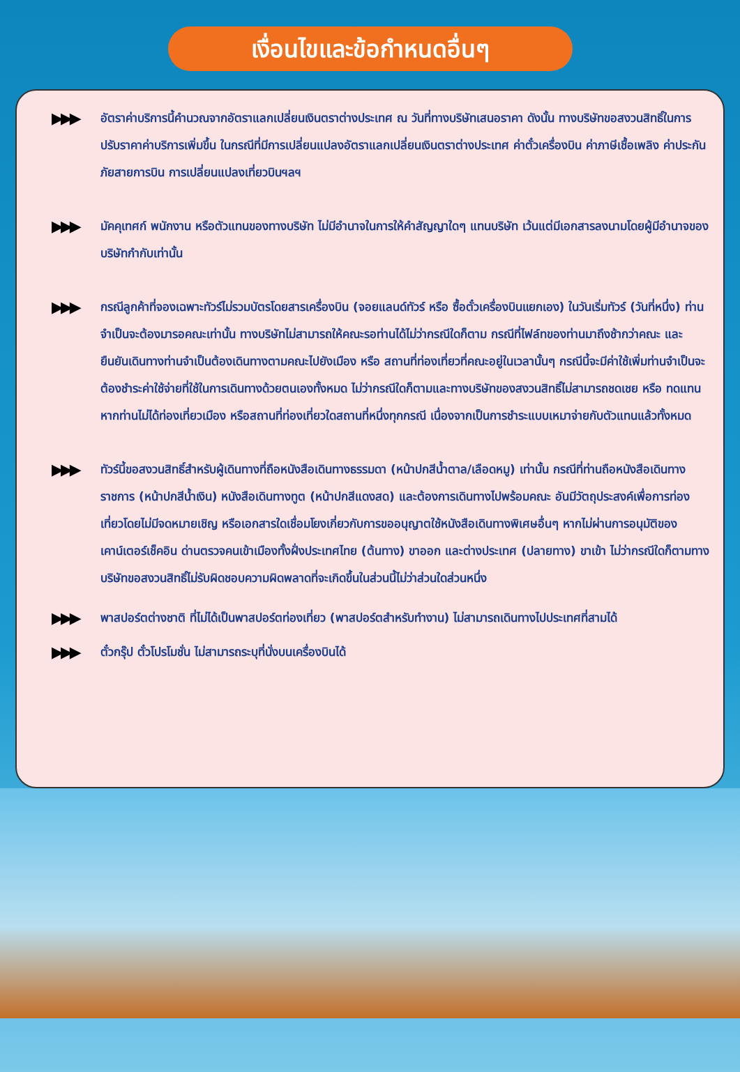เงื่อนไขและข้อกำหนดอื่นๆ
▶▶▶
อัตราค่าบริการนี้คำนวณจากอัตราแลกเปลี่ยนเงินตราต่างประเทศ ณ วันที่ทางบริษัทเสนอราคา ดังนั้น ทางบริษัทขอสงวนสิทธิ์ในการปรับราคาค่าบริการเพิ่มขึ้น ในกรณีที่มีการเปลี่ยนแปลงอัตราแลกเปลี่ยนเงินตราต่างประเทศ ค่าตั๋วเครื่องบิน ค่าภาษีเชื้อเพลิง ค่าประกันภัยสายการบิน การเปลี่ยนแปลงเที่ยวบินฯลฯ
▶▶▶
มัคคุเทศก์ พนักงาน หรือตัวแทนของทางบริษัท ไม่มีอำนาจในการให้คำสัญญาใดๆ แทนบริษัท เว้นแต่มีเอกสารลงนามโดยผู้มีอำนาจของบริษัทกำกับเท่านั้น
▶▶▶
กรณีลูกค้าที่จองเฉพาะทัวร์ไม่รวมบัตรโดยสารเครื่องบิน (จอยแลนด์ทัวร์ หรือ ซื้อตั๋วเครื่องบินแยกเอง) ในวันเริ่มทัวร์ (วันที่หนึ่ง) ท่านจำเป็นจะต้องมารอคณะเท่านั้น ทางบริษัทไม่สามารถให้คณะรอท่านได้ไม่ว่ากรณีใดก็ตาม กรณีที่ไฟล์ทของท่านมาถึงช้ากว่าคณะ และยืนยันเดินทางท่านจำเป็นต้องเดินทางตามคณะไปยังเมือง หรือ สถานที่ท่องเที่ยวที่คณะอยู่ในเวลานั้นๆ กรณีนี้จะมีค่าใช้เพิ่มท่านจำเป็นจะต้องชำระค่าใช้จ่ายที่ใช้ในการเดินทางด้วยตนเองทั้งหมด ไม่ว่ากรณีใดก็ตามและทางบริษัทของสงวนสิทธิ์ไม่สามารถชดเชย หรือ ทดแทนหากท่านไม่ได้ท่องเที่ยวเมือง หรือสถานที่ท่องเที่ยวใดสถานที่หนึ่งทุกกรณี เนื่องจากเป็นการชำระแบบเหมาจ่ายกับตัวแทนแล้วทั้งหมด
▶▶▶
ทัวร์นี้ขอสงวนสิทธิ์สำหรับผู้เดินทางที่ถือหนังสือเดินทางธรรมดา (หน้าปกสีน้ำตาล/เลือดหมู) เท่านั้น กรณีที่ท่านถือหนังสือเดินทางราชการ (หน้าปกสีน้ำเงิน) หนังสือเดินทางทูต (หน้าปกสีแดงสด) และต้องการเดินทางไปพร้อมคณะ อันมีวัตถุประสงค์เพื่อการท่องเที่ยวโดยไม่มีจดหมายเชิญ หรือเอกสารใดเชื่อมโยงเกี่ยวกับการขออนุญาตใช้หนังสือเดินทางพิเศษอื่นๆ หากไม่ผ่านการอนุมัติของเคาน์เตอร์เช็คอิน ด่านตรวจคนเข้าเมืองทั้งฝั่งประเทศไทย (ต้นทาง) ขาออก และต่างประเทศ (ปลายทาง) ขาเข้า ไม่ว่ากรณีใดก็ตามทางบริษัทขอสงวนสิทธิ์ไม่รับผิดชอบความผิดพลาดที่จะเกิดขึ้นในส่วนนี้ไม่ว่าส่วนใดส่วนหนึ่ง
▶▶▶
พาสปอร์ตต่างชาติ ที่ไม่ได้เป็นพาสปอร์ตท่องเที่ยว (พาสปอร์ตสำหรับทำงาน) ไม่สามารถเดินทางไปประเทศที่สามได้
▶▶▶
ตั๋วกรุ๊ป ตั๋วโปรโมชั่น ไม่สามารถระบุที่นั่งบนเครื่องบินได้